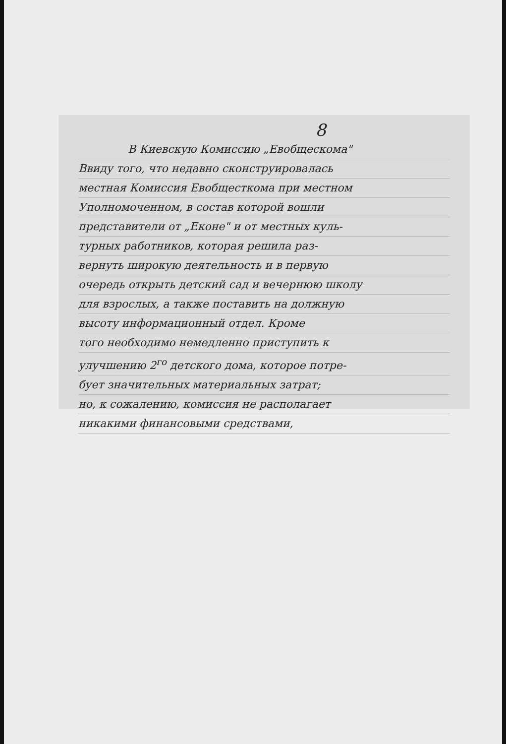8
В Киевскую Комиссию „Евобщескома"
Ввиду того, что недавно сконструировалась
местная Комиссия Евобщесткома при местном
Уполномоченном, в состав которой вошли
представители от „Еконе" и от местных куль-
турных работников, которая решила раз-
вернуть широкую деятельность и в первую
очередь открыть детский сад и вечернюю школу
для взрослых, а также поставить на должную
высоту информационный отдел. Кроме
того необходимо немедленно приступить к
улучшению 2<sup>го</sup> детского дома, которое потре-
бует значительных материальных затрат;
но, к сожалению, комиссия не располагает
никакими финансовыми средствами,